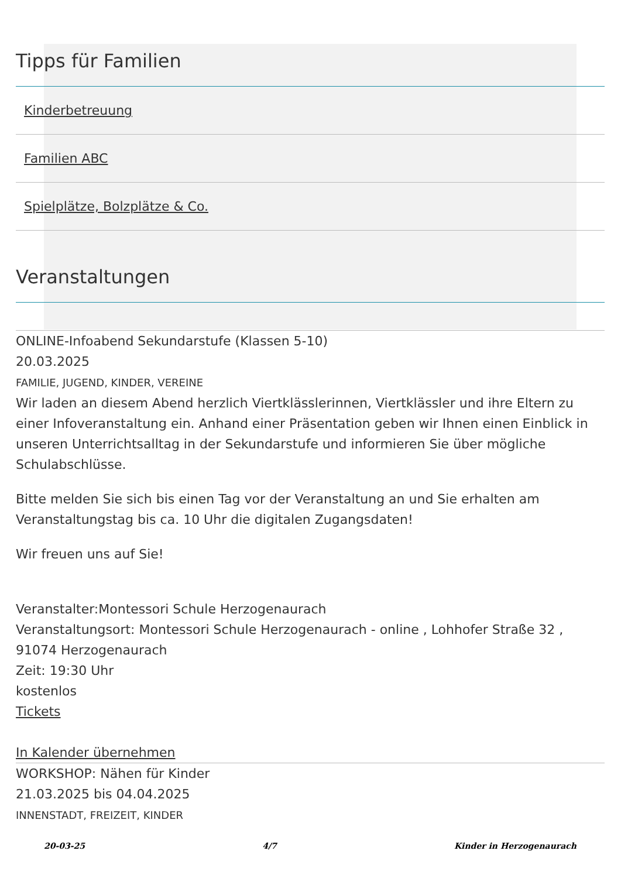Tipps für Familien
Kinderbetreuung
Familien ABC
Spielplätze, Bolzplätze & Co.
Veranstaltungen
ONLINE-Infoabend Sekundarstufe (Klassen 5-10)
20.03.2025
FAMILIE, JUGEND, KINDER, VEREINE
Wir laden an diesem Abend herzlich Viertklässlerinnen, Viertklässler und ihre Eltern zu einer Infoveranstaltung ein. Anhand einer Präsentation geben wir Ihnen einen Einblick in unseren Unterrichtsalltag in der Sekundarstufe und informieren Sie über mögliche Schulabschlüsse.
Bitte melden Sie sich bis einen Tag vor der Veranstaltung an und Sie erhalten am Veranstaltungstag bis ca. 10 Uhr die digitalen Zugangsdaten!
Wir freuen uns auf Sie!
Veranstalter:Montessori Schule Herzogenaurach
Veranstaltungsort: Montessori Schule Herzogenaurach - online , Lohhofer Straße 32 , 91074 Herzogenaurach
Zeit: 19:30 Uhr
kostenlos
Tickets
In Kalender übernehmen
WORKSHOP: Nähen für Kinder
21.03.2025 bis 04.04.2025
INNENSTADT, FREIZEIT, KINDER
20-03-25 4/7 Kinder in Herzogenaurach